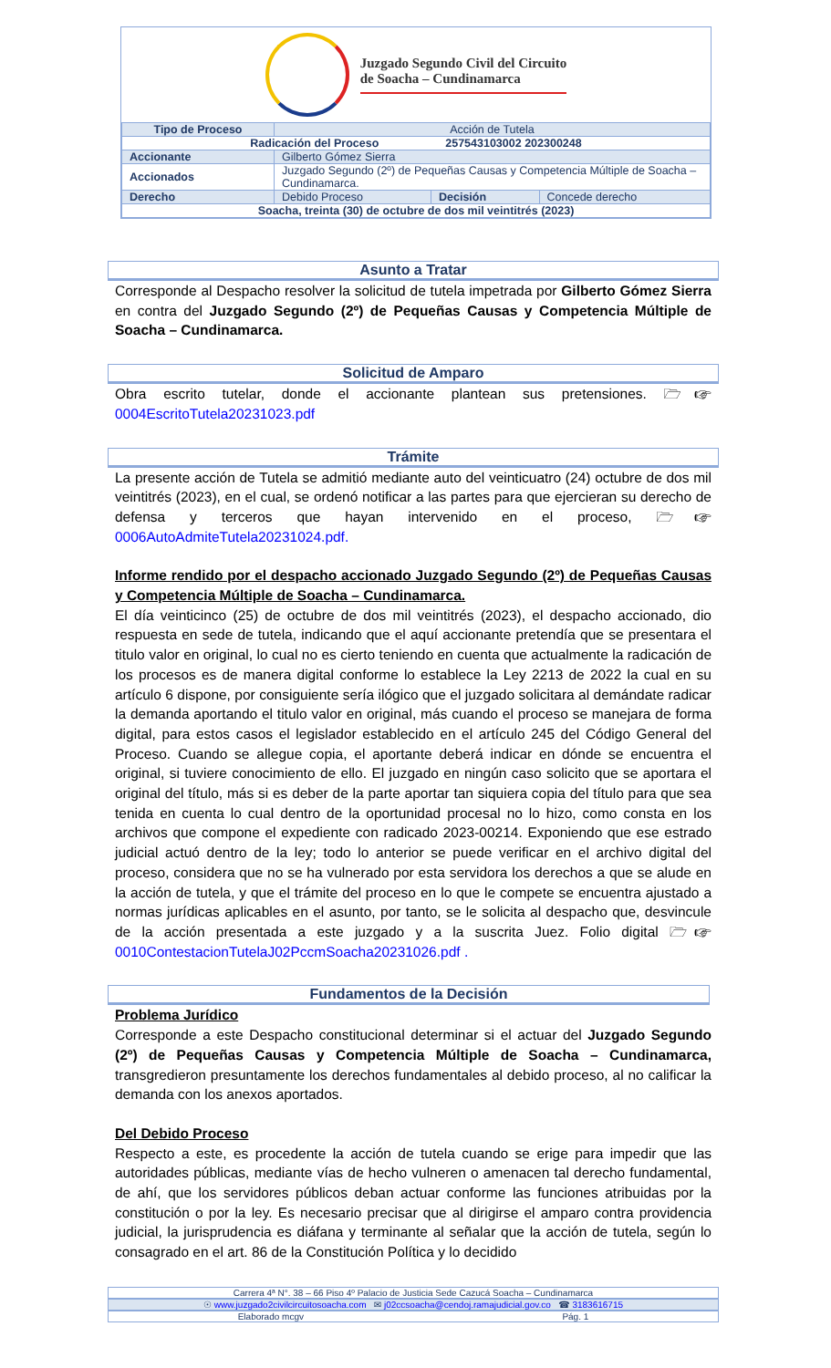Juzgado Segundo Civil del Circuito
de Soacha – Cundinamarca
| Tipo de Proceso | Acción de Tutela | | |
| Radicación del Proceso 257543103002 202300248 | | | |
| Accionante | Gilberto Gómez Sierra | | |
| Accionados | Juzgado Segundo (2º) de Pequeñas Causas y Competencia Múltiple de Soacha – Cundinamarca. | | |
| Derecho | Debido Proceso | Decisión | Concede derecho |
| Soacha, treinta (30) de octubre de dos mil veintitrés (2023) | | | |
Asunto a Tratar
Corresponde al Despacho resolver la solicitud de tutela impetrada por Gilberto Gómez Sierra en contra del Juzgado Segundo (2º) de Pequeñas Causas y Competencia Múltiple de Soacha – Cundinamarca.
Solicitud de Amparo
Obra escrito tutelar, donde el accionante plantean sus pretensiones. 🗁☞0004EscritoTutela20231023.pdf
Trámite
La presente acción de Tutela se admitió mediante auto del veinticuatro (24) octubre de dos mil veintitrés (2023), en el cual, se ordenó notificar a las partes para que ejercieran su derecho de defensa y terceros que hayan intervenido en el proceso, 🗁☞ 0006AutoAdmiteTutela20231024.pdf.
Informe rendido por el despacho accionado Juzgado Segundo (2º) de Pequeñas Causas y Competencia Múltiple de Soacha – Cundinamarca.
El día veinticinco (25) de octubre de dos mil veintitrés (2023), el despacho accionado, dio respuesta en sede de tutela, indicando que el aquí accionante pretendía que se presentara el titulo valor en original, lo cual no es cierto teniendo en cuenta que actualmente la radicación de los procesos es de manera digital conforme lo establece la Ley 2213 de 2022 la cual en su artículo 6 dispone, por consiguiente sería ilógico que el juzgado solicitara al demándate radicar la demanda aportando el titulo valor en original, más cuando el proceso se manejara de forma digital, para estos casos el legislador establecido en el artículo 245 del Código General del Proceso. Cuando se allegue copia, el aportante deberá indicar en dónde se encuentra el original, si tuviere conocimiento de ello. El juzgado en ningún caso solicito que se aportara el original del título, más si es deber de la parte aportar tan siquiera copia del título para que sea tenida en cuenta lo cual dentro de la oportunidad procesal no lo hizo, como consta en los archivos que compone el expediente con radicado 2023-00214. Exponiendo que ese estrado judicial actuó dentro de la ley; todo lo anterior se puede verificar en el archivo digital del proceso, considera que no se ha vulnerado por esta servidora los derechos a que se alude en la acción de tutela, y que el trámite del proceso en lo que le compete se encuentra ajustado a normas jurídicas aplicables en el asunto, por tanto, se le solicita al despacho que, desvincule de la acción presentada a este juzgado y a la suscrita Juez. Folio digital 🗁☞ 0010ContestacionTutelaJ02PccmSoacha20231026.pdf .
Fundamentos de la Decisión
Problema Jurídico
Corresponde a este Despacho constitucional determinar si el actuar del Juzgado Segundo (2º) de Pequeñas Causas y Competencia Múltiple de Soacha – Cundinamarca, transgredieron presuntamente los derechos fundamentales al debido proceso, al no calificar la demanda con los anexos aportados.
Del Debido Proceso
Respecto a este, es procedente la acción de tutela cuando se erige para impedir que las autoridades públicas, mediante vías de hecho vulneren o amenacen tal derecho fundamental, de ahí, que los servidores públicos deban actuar conforme las funciones atribuidas por la constitución o por la ley. Es necesario precisar que al dirigirse el amparo contra providencia judicial, la jurisprudencia es diáfana y terminante al señalar que la acción de tutela, según lo consagrado en el art. 86 de la Constitución Política y lo decidido
Carrera 4ª N°. 38 – 66 Piso 4º Palacio de Justicia Sede Cazucá Soacha – Cundinamarca
☉ www.juzgado2civilcircuitosoacha.com ✉ j02ccsoacha@cendoj.ramajudicial.gov.co ☎ 3183616715
Elaborado mcgv Pág. 1